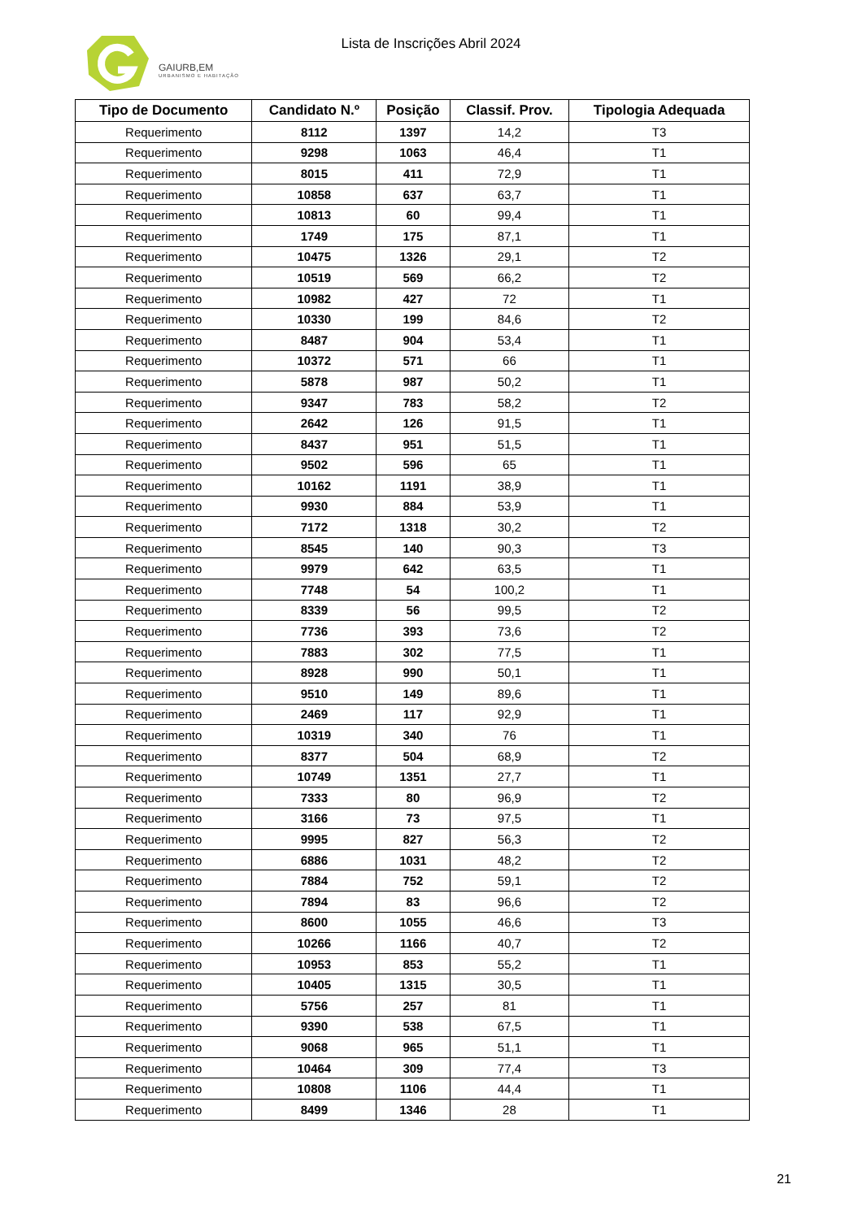GAIURB,EM
URBANISMO E HABITAÇÃO
Lista de Inscrições Abril 2024
| Tipo de Documento | Candidato N.º | Posição | Classif. Prov. | Tipologia Adequada |
| --- | --- | --- | --- | --- |
| Requerimento | 8112 | 1397 | 14,2 | T3 |
| Requerimento | 9298 | 1063 | 46,4 | T1 |
| Requerimento | 8015 | 411 | 72,9 | T1 |
| Requerimento | 10858 | 637 | 63,7 | T1 |
| Requerimento | 10813 | 60 | 99,4 | T1 |
| Requerimento | 1749 | 175 | 87,1 | T1 |
| Requerimento | 10475 | 1326 | 29,1 | T2 |
| Requerimento | 10519 | 569 | 66,2 | T2 |
| Requerimento | 10982 | 427 | 72 | T1 |
| Requerimento | 10330 | 199 | 84,6 | T2 |
| Requerimento | 8487 | 904 | 53,4 | T1 |
| Requerimento | 10372 | 571 | 66 | T1 |
| Requerimento | 5878 | 987 | 50,2 | T1 |
| Requerimento | 9347 | 783 | 58,2 | T2 |
| Requerimento | 2642 | 126 | 91,5 | T1 |
| Requerimento | 8437 | 951 | 51,5 | T1 |
| Requerimento | 9502 | 596 | 65 | T1 |
| Requerimento | 10162 | 1191 | 38,9 | T1 |
| Requerimento | 9930 | 884 | 53,9 | T1 |
| Requerimento | 7172 | 1318 | 30,2 | T2 |
| Requerimento | 8545 | 140 | 90,3 | T3 |
| Requerimento | 9979 | 642 | 63,5 | T1 |
| Requerimento | 7748 | 54 | 100,2 | T1 |
| Requerimento | 8339 | 56 | 99,5 | T2 |
| Requerimento | 7736 | 393 | 73,6 | T2 |
| Requerimento | 7883 | 302 | 77,5 | T1 |
| Requerimento | 8928 | 990 | 50,1 | T1 |
| Requerimento | 9510 | 149 | 89,6 | T1 |
| Requerimento | 2469 | 117 | 92,9 | T1 |
| Requerimento | 10319 | 340 | 76 | T1 |
| Requerimento | 8377 | 504 | 68,9 | T2 |
| Requerimento | 10749 | 1351 | 27,7 | T1 |
| Requerimento | 7333 | 80 | 96,9 | T2 |
| Requerimento | 3166 | 73 | 97,5 | T1 |
| Requerimento | 9995 | 827 | 56,3 | T2 |
| Requerimento | 6886 | 1031 | 48,2 | T2 |
| Requerimento | 7884 | 752 | 59,1 | T2 |
| Requerimento | 7894 | 83 | 96,6 | T2 |
| Requerimento | 8600 | 1055 | 46,6 | T3 |
| Requerimento | 10266 | 1166 | 40,7 | T2 |
| Requerimento | 10953 | 853 | 55,2 | T1 |
| Requerimento | 10405 | 1315 | 30,5 | T1 |
| Requerimento | 5756 | 257 | 81 | T1 |
| Requerimento | 9390 | 538 | 67,5 | T1 |
| Requerimento | 9068 | 965 | 51,1 | T1 |
| Requerimento | 10464 | 309 | 77,4 | T3 |
| Requerimento | 10808 | 1106 | 44,4 | T1 |
| Requerimento | 8499 | 1346 | 28 | T1 |
21